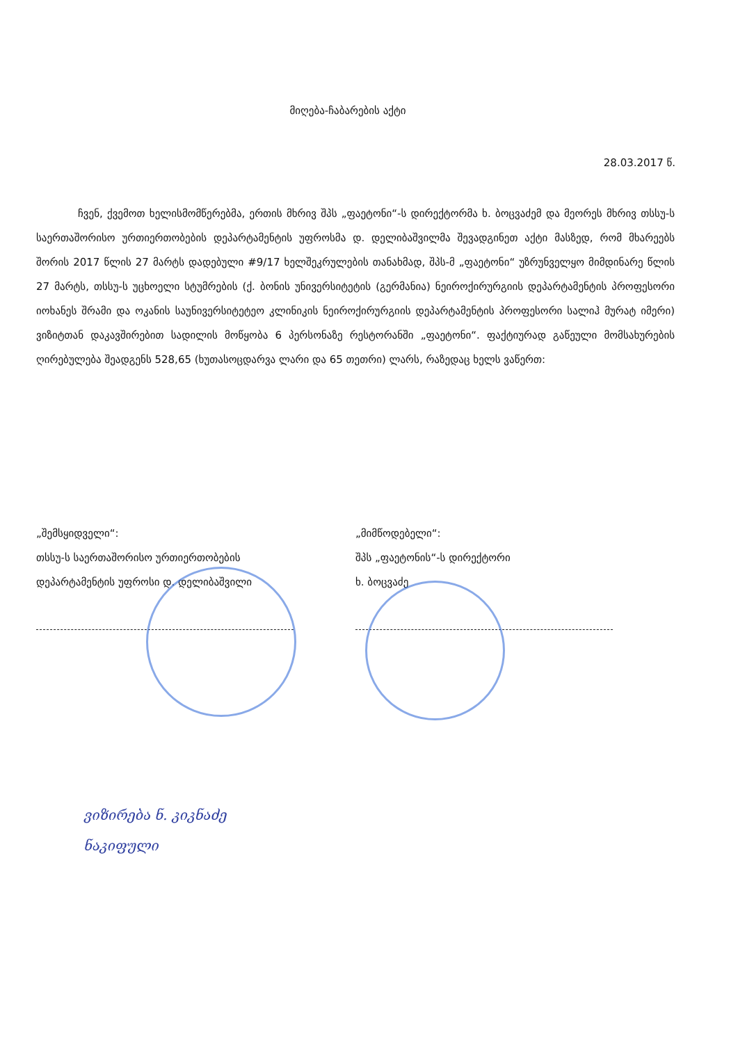მიღება-ჩაბარების აქტი
28.03.2017 წ.
ჩვენ, ქვემოთ ხელისმომწერებმა, ერთის მხრივ შპს „ფაეტონი“-ს დირექტორმა ხ. ბოცვაძემ და მეორეს მხრივ თსსუ-ს საერთაშორისო ურთიერთობების დეპარტამენტის უფროსმა დ. დელიბაშვილმა შევადგინეთ აქტი მასზედ, რომ მხარეებს შორის 2017 წლის 27 მარტს დადებული #9/17 ხელშეკრულების თანახმად, შპს-მ „ფაეტონი“ უზრუნველყო მიმდინარე წლის 27 მარტს, თსსუ-ს უცხოელი სტუმრების (ქ. ბონის უნივერსიტეტის (გერმანია) ნეიროქირურგიის დეპარტამენტის პროფესორი იოხანეს შრამი და ოკანის საუნივერსიტეტეო კლინიკის ნეიროქირურგიის დეპარტამენტის პროფესორი სალიჰ მურატ იმერი) ვიზიტთან დაკავშირებით სადილის მოწყობა 6 პერსონაზე რესტორანში „ფაეტონი“. ფაქტიურად გაწეული მომსახურების ღირებულება შეადგენს 528,65 (ხუთასოცდარვა ლარი და 65 თეთრი) ლარს, რაზედაც ხელს ვაწერთ:
„შემსყიდველი“:
თსსუ-ს საერთაშორისო ურთიერთობების
დეპარტამენტის უფროსი დ. დელიბაშვილი
„მიმწოდებელი“:
შპს „ფაეტონის“-ს დირექტორი
ხ. ბოცვაძე
ვიზირება ნ. კიკნაძე
ნაკიფული